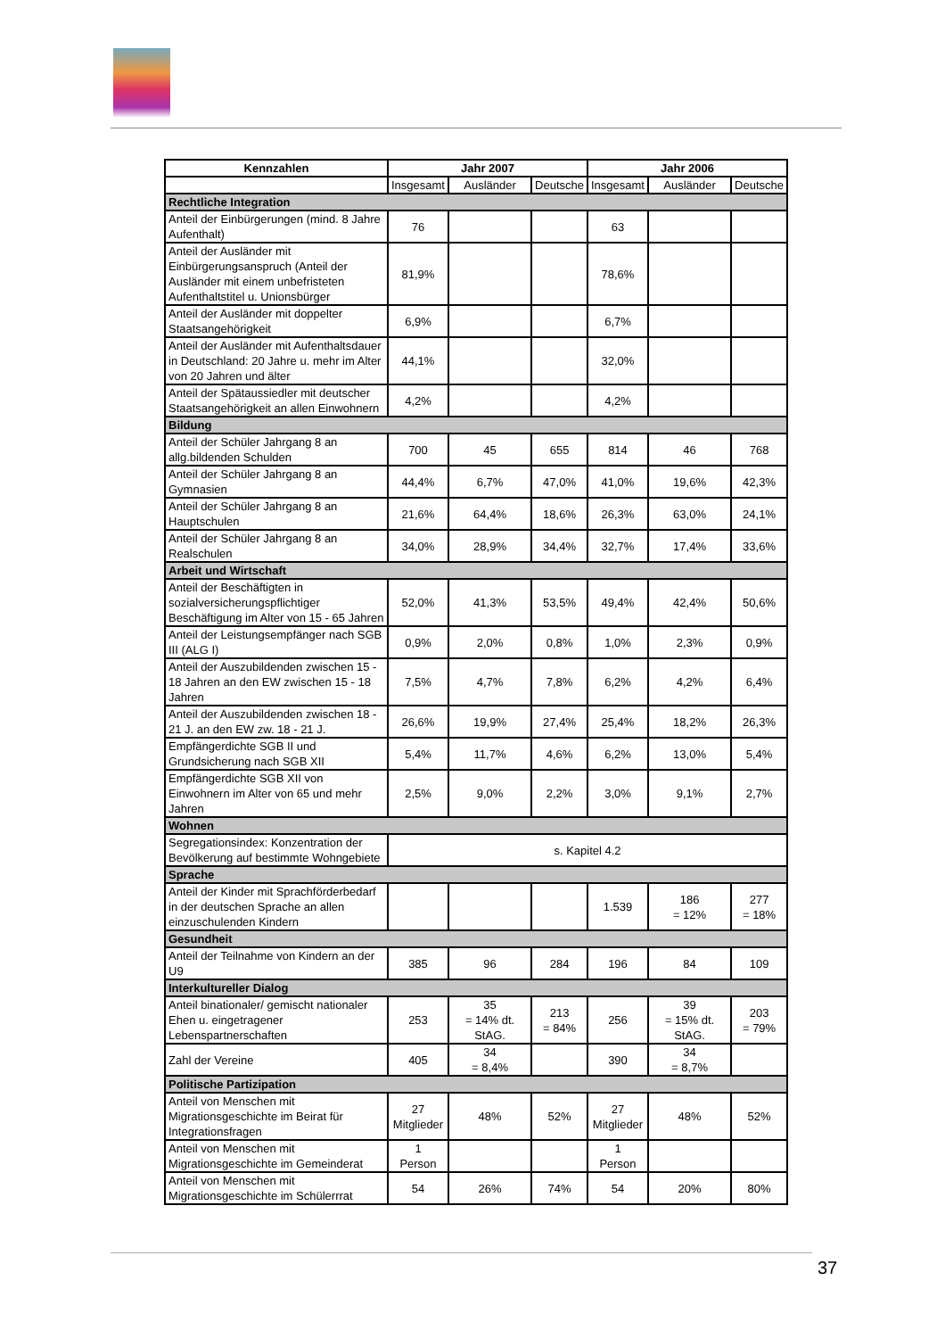| Kennzahlen | Jahr 2007 | | | Jahr 2006 | | |
| --- | --- | --- | --- | --- | --- | --- |
| | Insgesamt | Ausländer | Deutsche | Insgesamt | Ausländer | Deutsche |
| Rechtliche Integration | | | | | | |
| Anteil der Einbürgerungen (mind. 8 Jahre Aufenthalt) | 76 | | | 63 | | |
| Anteil der Ausländer mit Einbürgerungsanspruch (Anteil der Ausländer mit einem unbefristeten Aufenthaltstitel u. Unionsbürger | 81,9% | | | 78,6% | | |
| Anteil der Ausländer mit doppelter Staatsangehörigkeit | 6,9% | | | 6,7% | | |
| Anteil der Ausländer mit Aufenthaltsdauer in Deutschland: 20 Jahre u. mehr im Alter von 20 Jahren und älter | 44,1% | | | 32,0% | | |
| Anteil der Spätaussiedler mit deutscher Staatsangehörigkeit an allen Einwohnern | 4,2% | | | 4,2% | | |
| Bildung | | | | | | |
| Anteil der Schüler Jahrgang 8 an allg.bildenden Schulden | 700 | 45 | 655 | 814 | 46 | 768 |
| Anteil der Schüler Jahrgang 8 an Gymnasien | 44,4% | 6,7% | 47,0% | 41,0% | 19,6% | 42,3% |
| Anteil der Schüler Jahrgang 8 an Hauptschulen | 21,6% | 64,4% | 18,6% | 26,3% | 63,0% | 24,1% |
| Anteil der Schüler Jahrgang 8 an Realschulen | 34,0% | 28,9% | 34,4% | 32,7% | 17,4% | 33,6% |
| Arbeit und Wirtschaft | | | | | | |
| Anteil der Beschäftigten in sozialversicherungspflichtiger Beschäftigung im Alter von 15 - 65 Jahren | 52,0% | 41,3% | 53,5% | 49,4% | 42,4% | 50,6% |
| Anteil der Leistungsempfänger nach SGB III (ALG I) | 0,9% | 2,0% | 0,8% | 1,0% | 2,3% | 0,9% |
| Anteil der Auszubildenden zwischen 15 - 18 Jahren an den EW zwischen 15 - 18 Jahren | 7,5% | 4,7% | 7,8% | 6,2% | 4,2% | 6,4% |
| Anteil der Auszubildenden zwischen 18 - 21 J. an den EW zw. 18 - 21 J. | 26,6% | 19,9% | 27,4% | 25,4% | 18,2% | 26,3% |
| Empfängerdichte SGB II und Grundsicherung nach SGB XII | 5,4% | 11,7% | 4,6% | 6,2% | 13,0% | 5,4% |
| Empfängerdichte SGB XII von Einwohnern im Alter von 65 und mehr Jahren | 2,5% | 9,0% | 2,2% | 3,0% | 9,1% | 2,7% |
| Wohnen | | | | | | |
| Segregationsindex: Konzentration der Bevölkerung auf bestimmte Wohngebiete | s. Kapitel 4.2 | | | | | |
| Sprache | | | | | | |
| Anteil der Kinder mit Sprachförderbedarf in der deutschen Sprache an allen einzuschulenden Kindern | | | | 1.539 | 186 = 12% | 277 = 18% |
| Gesundheit | | | | | | |
| Anteil der Teilnahme von Kindern an der U9 | 385 | 96 | 284 | 196 | 84 | 109 |
| Interkultureller Dialog | | | | | | |
| Anteil binationaler/ gemischt nationaler Ehen u. eingetragener Lebenspartnerschaften | 253 | 35 = 14% dt. StAG. | 213 = 84% | 256 | 39 = 15% dt. StAG. | 203 = 79% |
| Zahl der Vereine | 405 | 34 = 8,4% | | 390 | 34 = 8,7% | |
| Politische Partizipation | | | | | | |
| Anteil von Menschen mit Migrationsgeschichte im Beirat für Integrationsfragen | 27 Mitglieder | 48% | 52% | 27 Mitglieder | 48% | 52% |
| Anteil von Menschen mit Migrationsgeschichte im Gemeinderat | 1 Person | | | 1 Person | | |
| Anteil von Menschen mit Migrationsgeschichte im Schülerrrat | 54 | 26% | 74% | 54 | 20% | 80% |
37